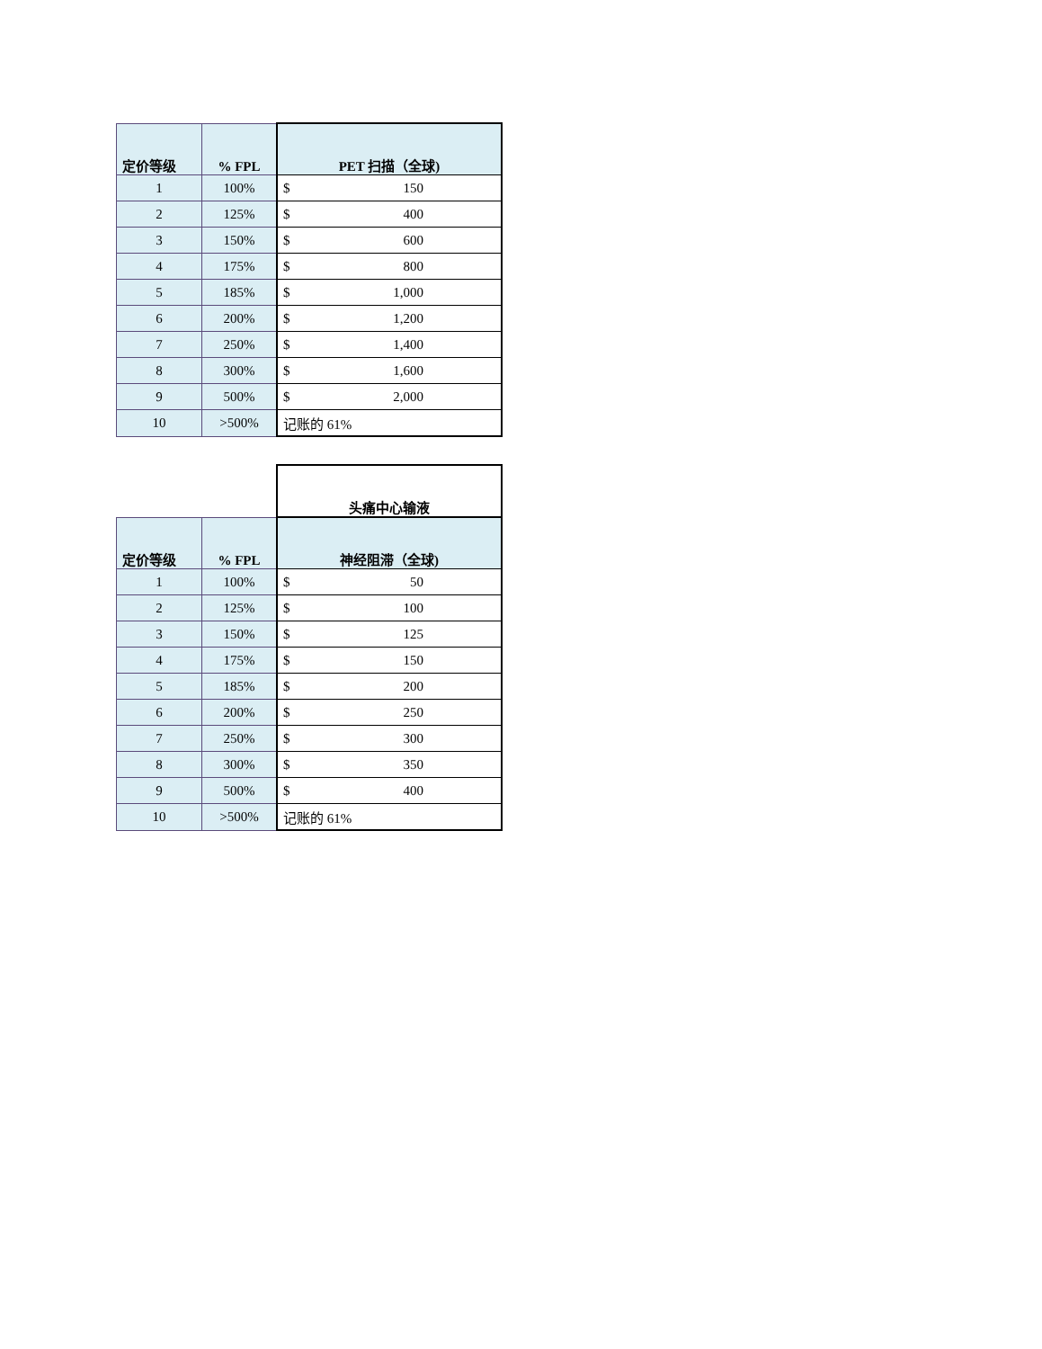| 定价等级 | % FPL | PET 扫描（全球) |
| --- | --- | --- |
| 1 | 100% | $ 150 |
| 2 | 125% | $ 400 |
| 3 | 150% | $ 600 |
| 4 | 175% | $ 800 |
| 5 | 185% | $ 1,000 |
| 6 | 200% | $ 1,200 |
| 7 | 250% | $ 1,400 |
| 8 | 300% | $ 1,600 |
| 9 | 500% | $ 2,000 |
| 10 | >500% | 记账的 61% |
| | | 头痛中心输液 |
| 定价等级 | % FPL | 神经阻滞（全球) |
| 1 | 100% | $ 50 |
| 2 | 125% | $ 100 |
| 3 | 150% | $ 125 |
| 4 | 175% | $ 150 |
| 5 | 185% | $ 200 |
| 6 | 200% | $ 250 |
| 7 | 250% | $ 300 |
| 8 | 300% | $ 350 |
| 9 | 500% | $ 400 |
| 10 | >500% | 记账的 61% |